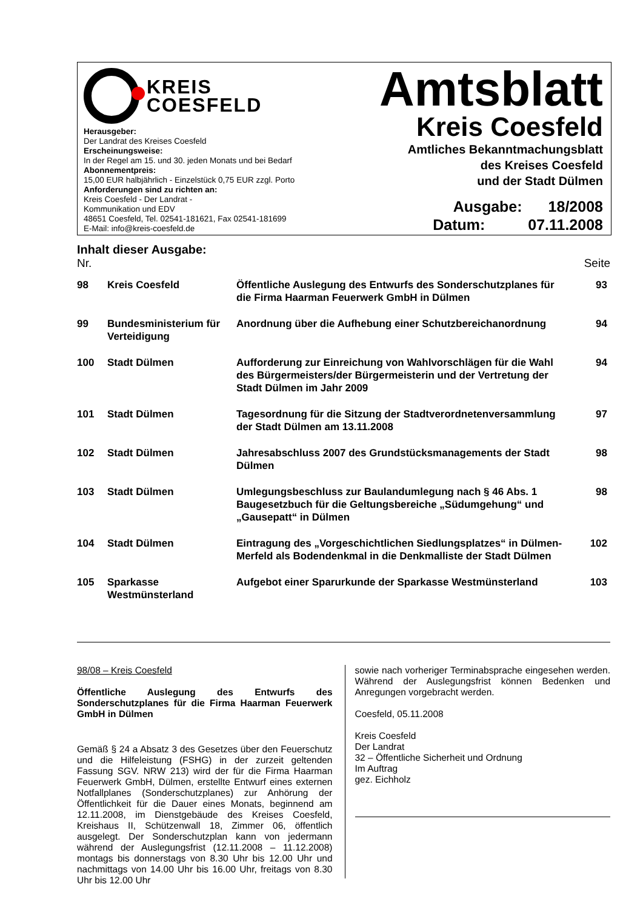KREIS
COESFELD
Herausgeber:
Der Landrat des Kreises Coesfeld
Erscheinungsweise:
In der Regel am 15. und 30. jeden Monats und bei Bedarf
Abonnementpreis:
15,00 EUR halbjährlich - Einzelstück 0,75 EUR zzgl. Porto
Anforderungen sind zu richten an:
Kreis Coesfeld - Der Landrat -
Kommunikation und EDV
48651 Coesfeld, Tel. 02541-181621, Fax 02541-181699
E-Mail: info@kreis-coesfeld.de
Amtsblatt
Kreis Coesfeld
Amtliches Bekanntmachungsblatt
des Kreises Coesfeld
und der Stadt Dülmen
Ausgabe: 18/2008
Datum: 07.11.2008
Inhalt dieser Ausgabe:
Nr. Seite
| 98 | Kreis Coesfeld | Öffentliche Auslegung des Entwurfs des Sonderschutzplanes für die Firma Haarman Feuerwerk GmbH in Dülmen | 93 |
| 99 | Bundesministerium für Verteidigung | Anordnung über die Aufhebung einer Schutzbereichanordnung | 94 |
| 100 | Stadt Dülmen | Aufforderung zur Einreichung von Wahlvorschlägen für die Wahl des Bürgermeisters/der Bürgermeisterin und der Vertretung der Stadt Dülmen im Jahr 2009 | 94 |
| 101 | Stadt Dülmen | Tagesordnung für die Sitzung der Stadtverordnetenversammlung der Stadt Dülmen am 13.11.2008 | 97 |
| 102 | Stadt Dülmen | Jahresabschluss 2007 des Grundstücksmanagements der Stadt Dülmen | 98 |
| 103 | Stadt Dülmen | Umlegungsbeschluss zur Baulandumlegung nach § 46 Abs. 1 Baugesetzbuch für die Geltungsbereiche „Südumgehung“ und „Gausepatt“ in Dülmen | 98 |
| 104 | Stadt Dülmen | Eintragung des „Vorgeschichtlichen Siedlungsplatzes“ in Dülmen-Merfeld als Bodendenkmal in die Denkmalliste der Stadt Dülmen | 102 |
| 105 | Sparkasse Westmünsterland | Aufgebot einer Sparurkunde der Sparkasse Westmünsterland | 103 |
98/08 – Kreis Coesfeld
Öffentliche Auslegung des Entwurfs des Sonderschutzplanes für die Firma Haarman Feuerwerk GmbH in Dülmen
Gemäß § 24 a Absatz 3 des Gesetzes über den Feuerschutz und die Hilfeleistung (FSHG) in der zurzeit geltenden Fassung SGV. NRW 213) wird der für die Firma Haarman Feuerwerk GmbH, Dülmen, erstellte Entwurf eines externen Notfallplanes (Sonderschutzplanes) zur Anhörung der Öffentlichkeit für die Dauer eines Monats, beginnend am 12.11.2008, im Dienstgebäude des Kreises Coesfeld, Kreishaus II, Schützenwall 18, Zimmer 06, öffentlich ausgelegt. Der Sonderschutzplan kann von jedermann während der Auslegungsfrist (12.11.2008 – 11.12.2008) montags bis donnerstags von 8.30 Uhr bis 12.00 Uhr und nachmittags von 14.00 Uhr bis 16.00 Uhr, freitags von 8.30 Uhr bis 12.00 Uhr
sowie nach vorheriger Terminabsprache eingesehen werden. Während der Auslegungsfrist können Bedenken und Anregungen vorgebracht werden.
Coesfeld, 05.11.2008
Kreis Coesfeld
Der Landrat
32 – Öffentliche Sicherheit und Ordnung
Im Auftrag
gez. Eichholz